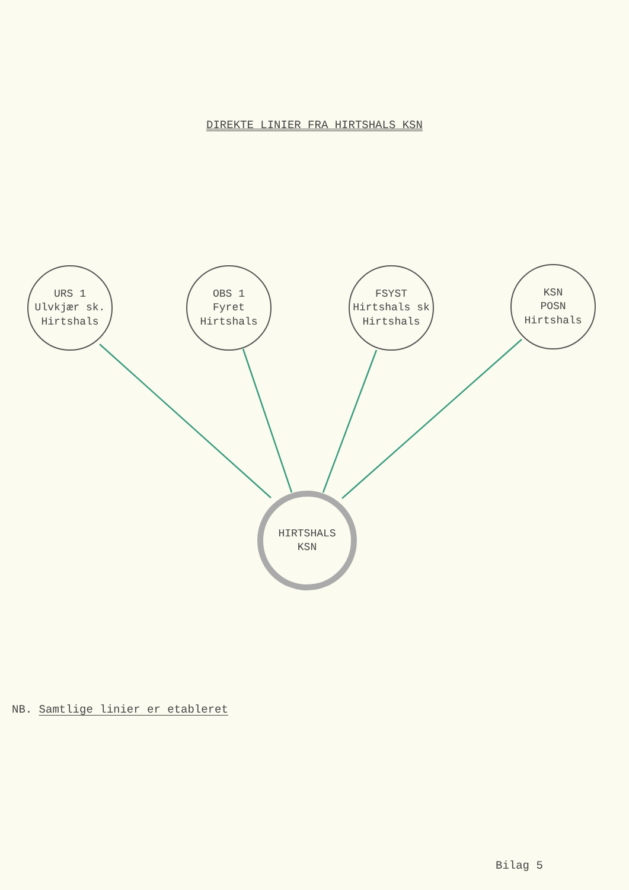DIREKTE LINIER FRA HIRTSHALS KSN
URS 1
Ulvkjær sk.
Hirtshals
OBS 1
Fyret
Hirtshals
FSYST
Hirtshals sk
Hirtshals
KSN
POSN
Hirtshals
HIRTSHALS
KSN
NB. Samtlige linier er etableret
Bilag 5